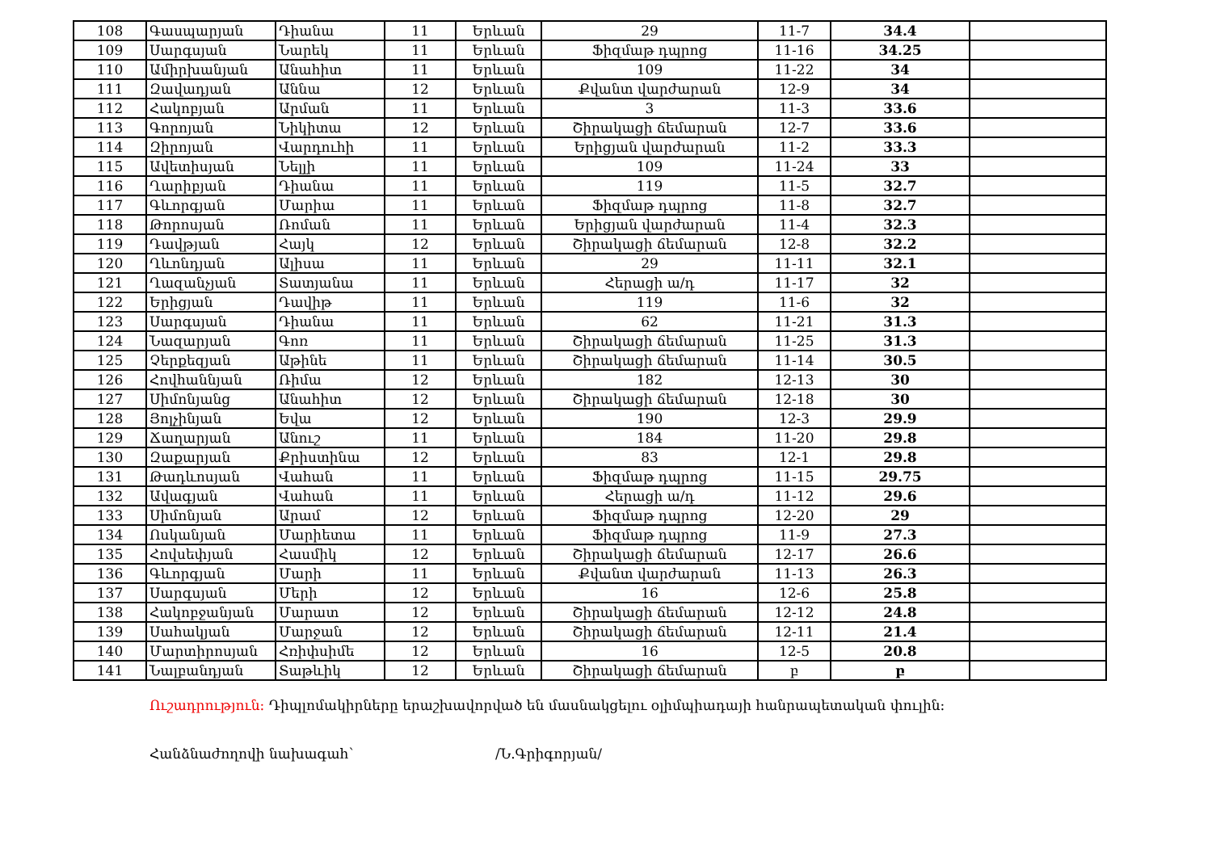| 108 | Գասպարյան | Դիանա | 11 | Երևան | 29 | 11-7 | 34.4 | |
| 109 | Սարգսյան | Նարեկ | 11 | Երևան | Ֆիզմաթ դպրոց | 11-16 | 34.25 | |
| 110 | Ամիրխանյան | Անահիտ | 11 | Երևան | 109 | 11-22 | 34 | |
| 111 | Զավադյան | Աննա | 12 | Երևան | Քվանտ վարժարան | 12-9 | 34 | |
| 112 | Հակոբյան | Արման | 11 | Երևան | 3 | 11-3 | 33.6 | |
| 113 | Գորոյան | Նիկիտա | 12 | Երևան | Շիրակացի ճեմարան | 12-7 | 33.6 | |
| 114 | Զիրոյան | Վարդուհի | 11 | Երևան | Երիցյան վարժարան | 11-2 | 33.3 | |
| 115 | Ավետիսյան | Նելլի | 11 | Երևան | 109 | 11-24 | 33 | |
| 116 | Ղարիբյան | Դիանա | 11 | Երևան | 119 | 11-5 | 32.7 | |
| 117 | Գևորգյան | Մարիա | 11 | Երևան | Ֆիզմաթ դպրոց | 11-8 | 32.7 | |
| 118 | Թորոսյան | Ռոման | 11 | Երևան | Երիցյան վարժարան | 11-4 | 32.3 | |
| 119 | Դավթյան | Հայկ | 12 | Երևան | Շիրակացի ճեմարան | 12-8 | 32.2 | |
| 120 | Ղևոնդյան | Ալիսա | 11 | Երևան | 29 | 11-11 | 32.1 | |
| 121 | Ղազանչյան | Տատյանա | 11 | Երևան | Հերացի ա/դ | 11-17 | 32 | |
| 122 | Երիցյան | Դավիթ | 11 | Երևան | 119 | 11-6 | 32 | |
| 123 | Սարգսյան | Դիանա | 11 | Երևան | 62 | 11-21 | 31.3 | |
| 124 | Նազարյան | Գոռ | 11 | Երևան | Շիրակացի ճեմարան | 11-25 | 31.3 | |
| 125 | Չերքեզյան | Աթինե | 11 | Երևան | Շիրակացի ճեմարան | 11-14 | 30.5 | |
| 126 | Հովհաննյան | Ռիմա | 12 | Երևան | 182 | 12-13 | 30 | |
| 127 | Սիմոնյանց | Անահիտ | 12 | Երևան | Շիրակացի ճեմարան | 12-18 | 30 | |
| 128 | Յոլչինյան | Եվա | 12 | Երևան | 190 | 12-3 | 29.9 | |
| 129 | Ճաղարյան | Անուշ | 11 | Երևան | 184 | 11-20 | 29.8 | |
| 130 | Զաքարյան | Քրիստինա | 12 | Երևան | 83 | 12-1 | 29.8 | |
| 131 | Թադևոսյան | Վահան | 11 | Երևան | Ֆիզմաթ դպրոց | 11-15 | 29.75 | |
| 132 | Ավագյան | Վահան | 11 | Երևան | Հերացի ա/դ | 11-12 | 29.6 | |
| 133 | Սիմոնյան | Արամ | 12 | Երևան | Ֆիզմաթ դպրոց | 12-20 | 29 | |
| 134 | Ոսկանյան | Մարիետա | 11 | Երևան | Ֆիզմաթ դպրոց | 11-9 | 27.3 | |
| 135 | Հովսեփյան | Հասմիկ | 12 | Երևան | Շիրակացի ճեմարան | 12-17 | 26.6 | |
| 136 | Գևորգյան | Մարի | 11 | Երևան | Քվանտ վարժարան | 11-13 | 26.3 | |
| 137 | Սարգսյան | Մերի | 12 | Երևան | 16 | 12-6 | 25.8 | |
| 138 | Հակոբջանյան | Մարատ | 12 | Երևան | Շիրակացի ճեմարան | 12-12 | 24.8 | |
| 139 | Սահակյան | Մարջան | 12 | Երևան | Շիրակացի ճեմարան | 12-11 | 21.4 | |
| 140 | Մարտիրոսյան | Հռիփսիմե | 12 | Երևան | 16 | 12-5 | 20.8 | |
| 141 | Նալբանդյան | Տաթևիկ | 12 | Երևան | Շիրակացի ճեմարան | բ | բ | |
Ուշադրություն: Դիպլոմակիրները երաշխավորված են մասնակցելու օլիմպիադայի հանրապետական փուլին:
Հանձնաժողովի նախագահ՝ /Ն.Գրիգորյան/